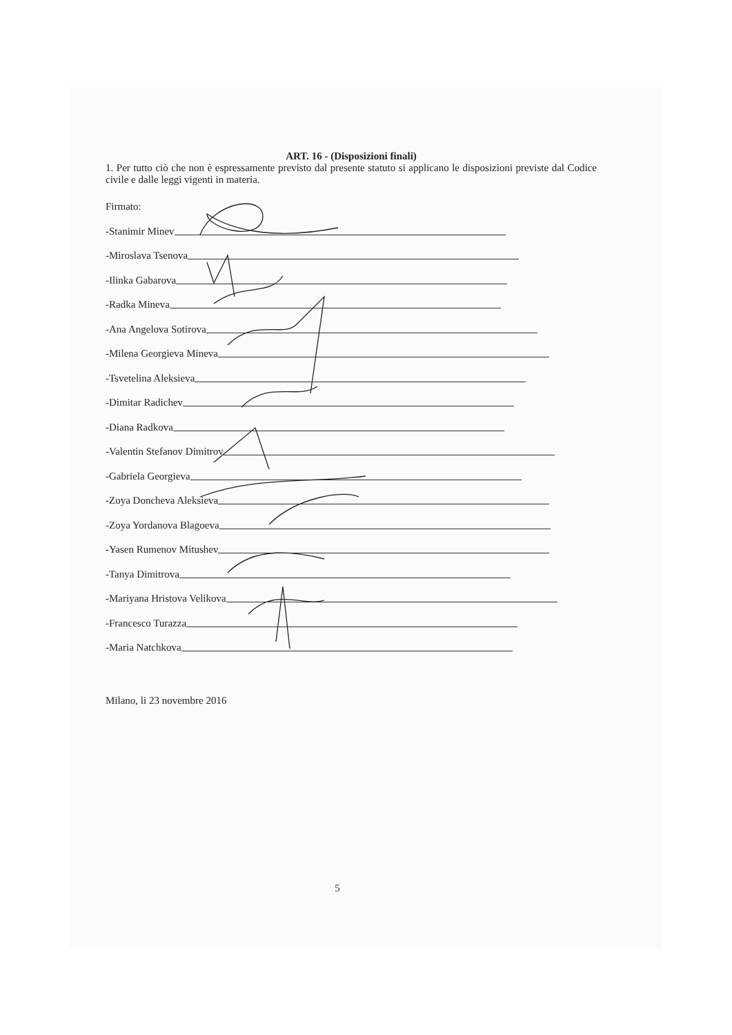ART. 16 - (Disposizioni finali)
1. Per tutto ciò che non è espressamente previsto dal presente statuto si applicano le disposizioni previste dal Codice civile e dalle leggi vigenti in materia.
Firmato:
-Stanimir Minev
-Miroslava Tsenova
-Ilinka Gabarova
-Radka Mineva
-Ana Angelova Sotirova
-Milena Georgieva Mineva
-Tsvetelina Aleksieva
-Dimitar Radichev
-Diana Radkova
-Valentin Stefanov Dimitrov
-Gabriela Georgieva
-Zoya Doncheva Aleksieva
-Zoya Yordanova Blagoeva
-Yasen Rumenov Mitushev
-Tanya Dimitrova
-Mariyana Hristova Velikova
-Francesco Turazza
-Maria Natchkova
Milano, li 23 novembre 2016
5